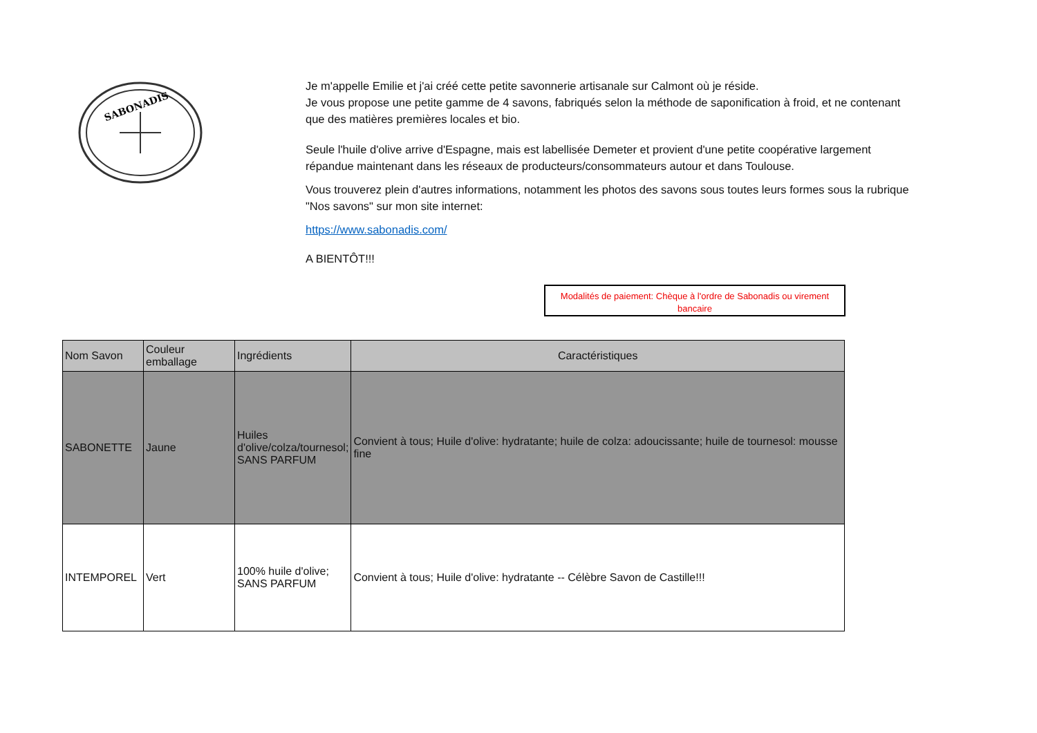SABONADIS
Je m'appelle Emilie et j'ai créé cette petite savonnerie artisanale sur Calmont où je réside.
Je vous propose une petite gamme de 4 savons, fabriqués selon la méthode de saponification à froid, et ne contenant que des matières premières locales et bio.
Seule l'huile d'olive arrive d'Espagne, mais est labellisée Demeter et provient d'une petite coopérative largement répandue maintenant dans les réseaux de producteurs/consommateurs autour et dans Toulouse.
Vous trouverez plein d'autres informations, notamment les photos des savons sous toutes leurs formes sous la rubrique "Nos savons" sur mon site internet:
https://www.sabonadis.com/
A BIENTÔT!!!
Modalités de paiement: Chèque à l'ordre de Sabonadis ou virement bancaire
| Nom Savon | Couleur emballage | Ingrédients | Caractéristiques |
| --- | --- | --- | --- |
| SABONETTE | Jaune | Huiles d'olive/colza/tournesol; SANS PARFUM | Convient à tous; Huile d'olive: hydratante; huile de colza: adoucissante; huile de tournesol: mousse fine |
| INTEMPOREL | Vert | 100% huile d'olive; SANS PARFUM | Convient à tous; Huile d'olive: hydratante -- Célèbre Savon de Castille!!! |